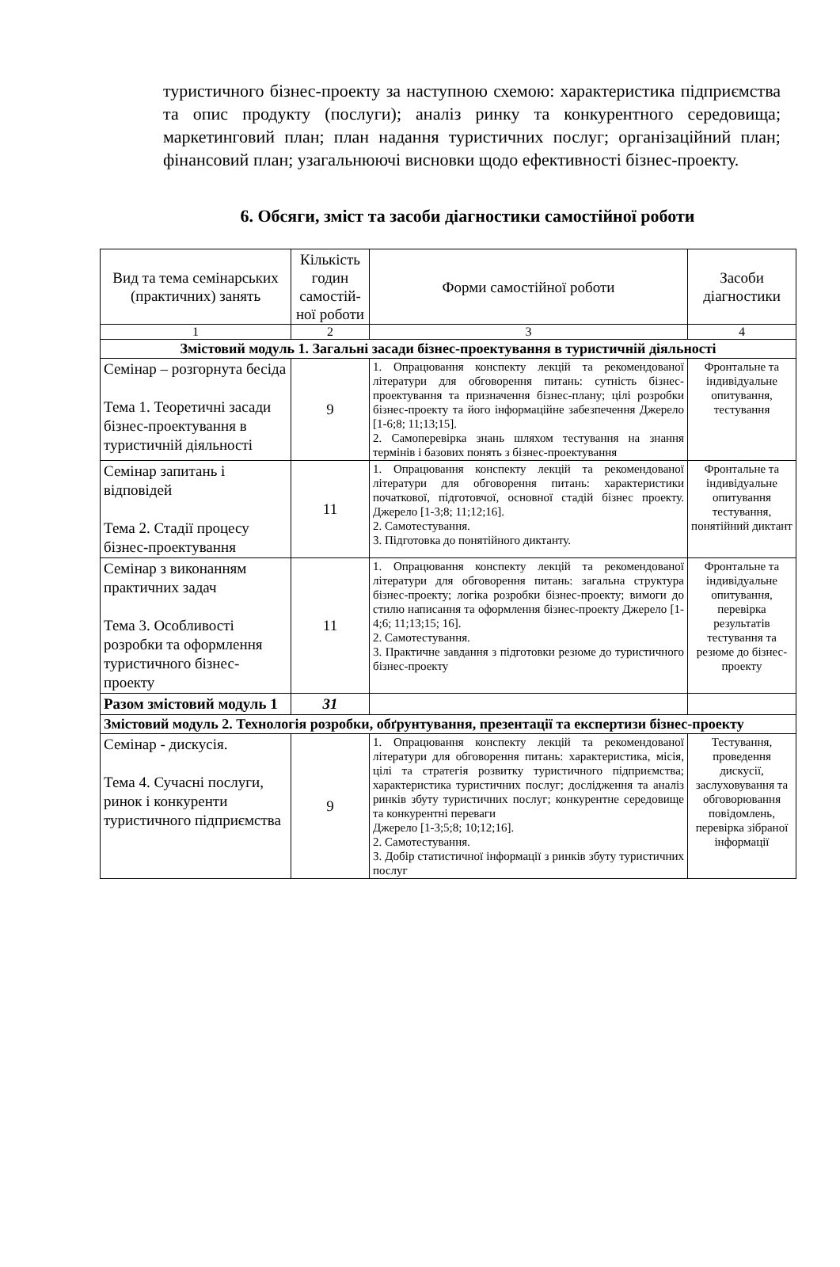туристичного бізнес-проекту за наступною схемою: характеристика підприємства та опис продукту (послуги); аналіз ринку та конкурентного середовища; маркетинговий план; план надання туристичних послуг; організаційний план; фінансовий план; узагальнюючі висновки щодо ефективності бізнес-проекту.
6. Обсяги, зміст та засоби діагностики самостійної роботи
| Вид та тема семінарських (практичних) занять | Кількість годин самостій-ної роботи | Форми самостійної роботи | Засоби діагностики |
| --- | --- | --- | --- |
| 1 | 2 | 3 | 4 |
| Змістовий модуль 1. Загальні засади бізнес-проектування в туристичній діяльності | | | |
| Семінар – розгорнута бесіда Тема 1. Теоретичні засади бізнес-проектування в туристичній діяльності | 9 | 1. Опрацювання конспекту лекцій та рекомендованої літератури для обговорення питань: сутність бізнес-проектування та призначення бізнес-плану; цілі розробки бізнес-проекту та його інформаційне забезпечення Джерело [1-6;8; 11;13;15]. 2. Самоперевірка знань шляхом тестування на знання термінів і базових понять з бізнес-проектування | Фронтальне та індивідуальне опитування, тестування |
| Семінар запитань і відповідей Тема 2. Стадії процесу бізнес-проектування | 11 | 1. Опрацювання конспекту лекцій та рекомендованої літератури для обговорення питань: характеристики початкової, підготовчої, основної стадій бізнес проекту. Джерело [1-3;8; 11;12;16]. 2. Самотестування. 3. Підготовка до понятійного диктанту. | Фронтальне та індивідуальне опитування тестування, понятійний диктант |
| Семінар з виконанням практичних задач Тема 3. Особливості розробки та оформлення туристичного бізнес-проекту | 11 | 1. Опрацювання конспекту лекцій та рекомендованої літератури для обговорення питань: загальна структура бізнес-проекту; логіка розробки бізнес-проекту; вимоги до стилю написання та оформлення бізнес-проекту Джерело [1-4;6; 11;13;15; 16]. 2. Самотестування. 3. Практичне завдання з підготовки резюме до туристичного бізнес-проекту | Фронтальне та індивідуальне опитування, перевірка результатів тестування та резюме до бізнес-проекту |
| Разом змістовий модуль 1 | 31 | | |
| Змістовий модуль 2. Технологія розробки, обґрунтування, презентації та експертизи бізнес-проекту | | | |
| Семінар - дискусія. Тема 4. Сучасні послуги, ринок і конкуренти туристичного підприємства | 9 | 1. Опрацювання конспекту лекцій та рекомендованої літератури для обговорення питань: характеристика, місія, цілі та стратегія розвитку туристичного підприємства; характеристика туристичних послуг; дослідження та аналіз ринків збуту туристичних послуг; конкурентне середовище та конкурентні переваги Джерело [1-3;5;8; 10;12;16]. 2. Самотестування. 3. Добір статистичної інформації з ринків збуту туристичних послуг | Тестування, проведення дискусії, заслуховування та обговорювання повідомлень, перевірка зібраної інформації |